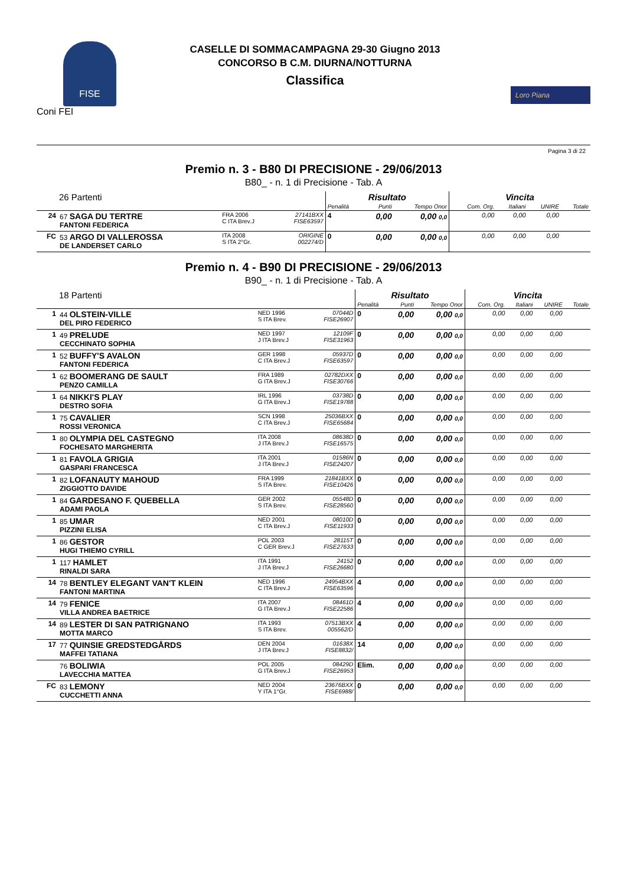FISE
Coni FEI
CASELLE DI SOMMACAMPAGNA 29-30 Giugno 2013
CONCORSO B C.M. DIURNA/NOTTURNA
Classifica
Loro Piana
Pagina 3 di 22
Premio n. 3 - B80 DI PRECISIONE - 29/06/2013
B80_ - n. 1 di Precisione - Tab. A
| 26 Partenti | | | | Risultato | | | Vincita | | | |
| | | | | Penalità | Punti | Tempo Onor | Com. Org. | Italiani | UNIRE | Totale |
| 24 | 67 SAGA DU TERTRE FANTONI FEDERICA | FRA 2006 C ITA Brev.J | 27141BXX FISE63597 | 4 | 0,00 | 0,00 0,0 | 0,00 | 0,00 | 0,00 | |
| FC | 53 ARGO DI VALLEROSSA DE LANDERSET CARLO | ITA 2008 S ITA 2°Gr. | ORIGINE 002274/D | 0 | 0,00 | 0,00 0,0 | 0,00 | 0,00 | 0,00 | |
Premio n. 4 - B90 DI PRECISIONE - 29/06/2013
B90_ - n. 1 di Precisione - Tab. A
| 18 Partenti | | | | Risultato | | | Vincita | | | |
| | | | | Penalità | Punti | Tempo Onor | Com. Org. | Italiani | UNIRE | Totale |
| 1 | 44 OLSTEIN-VILLE DEL PIRO FEDERICO | NED 1996 S ITA Brev. | 07044D FISE26907 | 0 | 0,00 | 0,00 0,0 | 0,00 | 0,00 | 0,00 | |
| 1 | 49 PRELUDE CECCHINATO SOPHIA | NED 1997 J ITA Brev.J | 12109F FISE31963 | 0 | 0,00 | 0,00 0,0 | 0,00 | 0,00 | 0,00 | |
| 1 | 52 BUFFY'S AVALON FANTONI FEDERICA | GER 1998 C ITA Brev.J | 05937D FISE63597 | 0 | 0,00 | 0,00 0,0 | 0,00 | 0,00 | 0,00 | |
| 1 | 62 BOOMERANG DE SAULT PENZO CAMILLA | FRA 1989 G ITA Brev.J | 02782DXX FISE30766 | 0 | 0,00 | 0,00 0,0 | 0,00 | 0,00 | 0,00 | |
| 1 | 64 NIKKI'S PLAY DESTRO SOFIA | IRL 1996 G ITA Brev.J | 03738D FISE19788 | 0 | 0,00 | 0,00 0,0 | 0,00 | 0,00 | 0,00 | |
| 1 | 75 CAVALIER ROSSI VERONICA | SCN 1998 C ITA Brev.J | 25036BXX FISE65684 | 0 | 0,00 | 0,00 0,0 | 0,00 | 0,00 | 0,00 | |
| 1 | 80 OLYMPIA DEL CASTEGNO FOCHESATO MARGHERITA | ITA 2008 J ITA Brev.J | 08638D FISE16575 | 0 | 0,00 | 0,00 0,0 | 0,00 | 0,00 | 0,00 | |
| 1 | 81 FAVOLA GRIGIA GASPARI FRANCESCA | ITA 2001 J ITA Brev.J | 01586N FISE24207 | 0 | 0,00 | 0,00 0,0 | 0,00 | 0,00 | 0,00 | |
| 1 | 82 LOFANAUTY MAHOUD ZIGGIOTTO DAVIDE | FRA 1999 S ITA Brev. | 21841BXX FISE10426 | 0 | 0,00 | 0,00 0,0 | 0,00 | 0,00 | 0,00 | |
| 1 | 84 GARDESANO F. QUEBELLA ADAMI PAOLA | GER 2002 S ITA Brev. | 05548D FISE28560 | 0 | 0,00 | 0,00 0,0 | 0,00 | 0,00 | 0,00 | |
| 1 | 85 UMAR PIZZINI ELISA | NED 2001 C ITA Brev.J | 08010D FISE11933 | 0 | 0,00 | 0,00 0,0 | 0,00 | 0,00 | 0,00 | |
| 1 | 86 GESTOR HUGI THIEMO CYRILL | POL 2003 C GER Brev.J | 28115T FISE27633 | 0 | 0,00 | 0,00 0,0 | 0,00 | 0,00 | 0,00 | |
| 1 | 117 HAMLET RINALDI SARA | ITA 1991 J ITA Brev.J | 24152 FISE26680 | 0 | 0,00 | 0,00 0,0 | 0,00 | 0,00 | 0,00 | |
| 14 | 78 BENTLEY ELEGANT VAN'T KLEIN FANTONI MARTINA | NED 1996 C ITA Brev.J | 24954BXX FISE63596 | 4 | 0,00 | 0,00 0,0 | 0,00 | 0,00 | 0,00 | |
| 14 | 79 FENICE VILLA ANDREA BAETRICE | ITA 2007 G ITA Brev.J | 08461D FISE22586 | 4 | 0,00 | 0,00 0,0 | 0,00 | 0,00 | 0,00 | |
| 14 | 89 LESTER DI SAN PATRIGNANO MOTTA MARCO | ITA 1993 S ITA Brev. | 07513BXX 005562/D | 4 | 0,00 | 0,00 0,0 | 0,00 | 0,00 | 0,00 | |
| 17 | 77 QUINSIE GREDSTEDGÅRDS MAFFEI TATIANA | DEN 2004 J ITA Brev.J | 01638X FISE8832/ | 14 | 0,00 | 0,00 0,0 | 0,00 | 0,00 | 0,00 | |
| | 76 BOLIWIA LAVECCHIA MATTEA | POL 2005 G ITA Brev.J | 08429D FISE26953 | Elim. | 0,00 | 0,00 0,0 | 0,00 | 0,00 | 0,00 | |
| FC | 83 LEMONY CUCCHETTI ANNA | NED 2004 Y ITA 1°Gr. | 23676BXX FISE6988/ | 0 | 0,00 | 0,00 0,0 | 0,00 | 0,00 | 0,00 | |